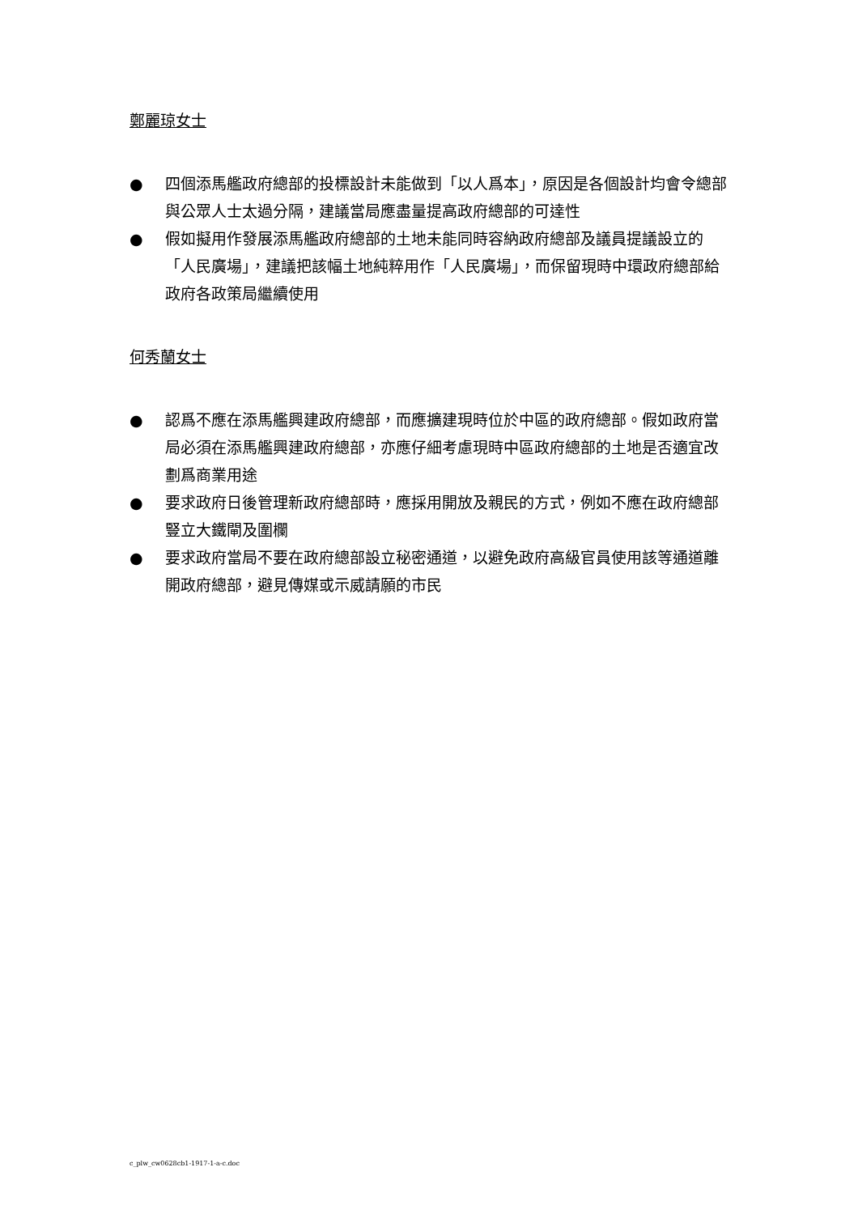鄭麗琼女士
● 四個添馬艦政府總部的投標設計未能做到「以人爲本」，原因是各個設計均會令總部與公眾人士太過分隔，建議當局應盡量提高政府總部的可達性
● 假如擬用作發展添馬艦政府總部的土地未能同時容納政府總部及議員提議設立的「人民廣場」，建議把該幅土地純粹用作「人民廣場」，而保留現時中環政府總部給政府各政策局繼續使用
何秀蘭女士
● 認爲不應在添馬艦興建政府總部，而應擴建現時位於中區的政府總部。假如政府當局必須在添馬艦興建政府總部，亦應仔細考慮現時中區政府總部的土地是否適宜改劃爲商業用途
● 要求政府日後管理新政府總部時，應採用開放及親民的方式，例如不應在政府總部豎立大鐵閘及圍欄
● 要求政府當局不要在政府總部設立秘密通道，以避免政府高級官員使用該等通道離開政府總部，避見傳媒或示威請願的市民
c_plw_cw0628cb1-1917-1-a-c.doc